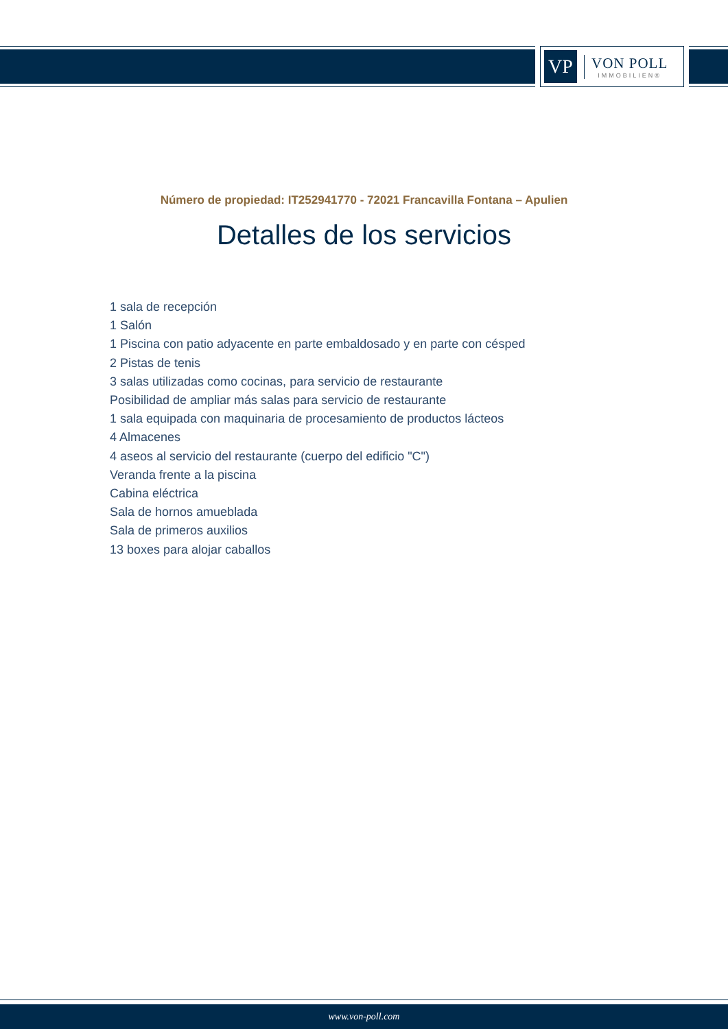VP
VON POLL
IMMOBILIEN®
Número de propiedad: IT252941770 - 72021 Francavilla Fontana – Apulien
Detalles de los servicios
1 sala de recepción
1 Salón
1 Piscina con patio adyacente en parte embaldosado y en parte con césped
2 Pistas de tenis
3 salas utilizadas como cocinas, para servicio de restaurante
Posibilidad de ampliar más salas para servicio de restaurante
1 sala equipada con maquinaria de procesamiento de productos lácteos
4 Almacenes
4 aseos al servicio del restaurante (cuerpo del edificio "C")
Veranda frente a la piscina
Cabina eléctrica
Sala de hornos amueblada
Sala de primeros auxilios
13 boxes para alojar caballos
www.von-poll.com